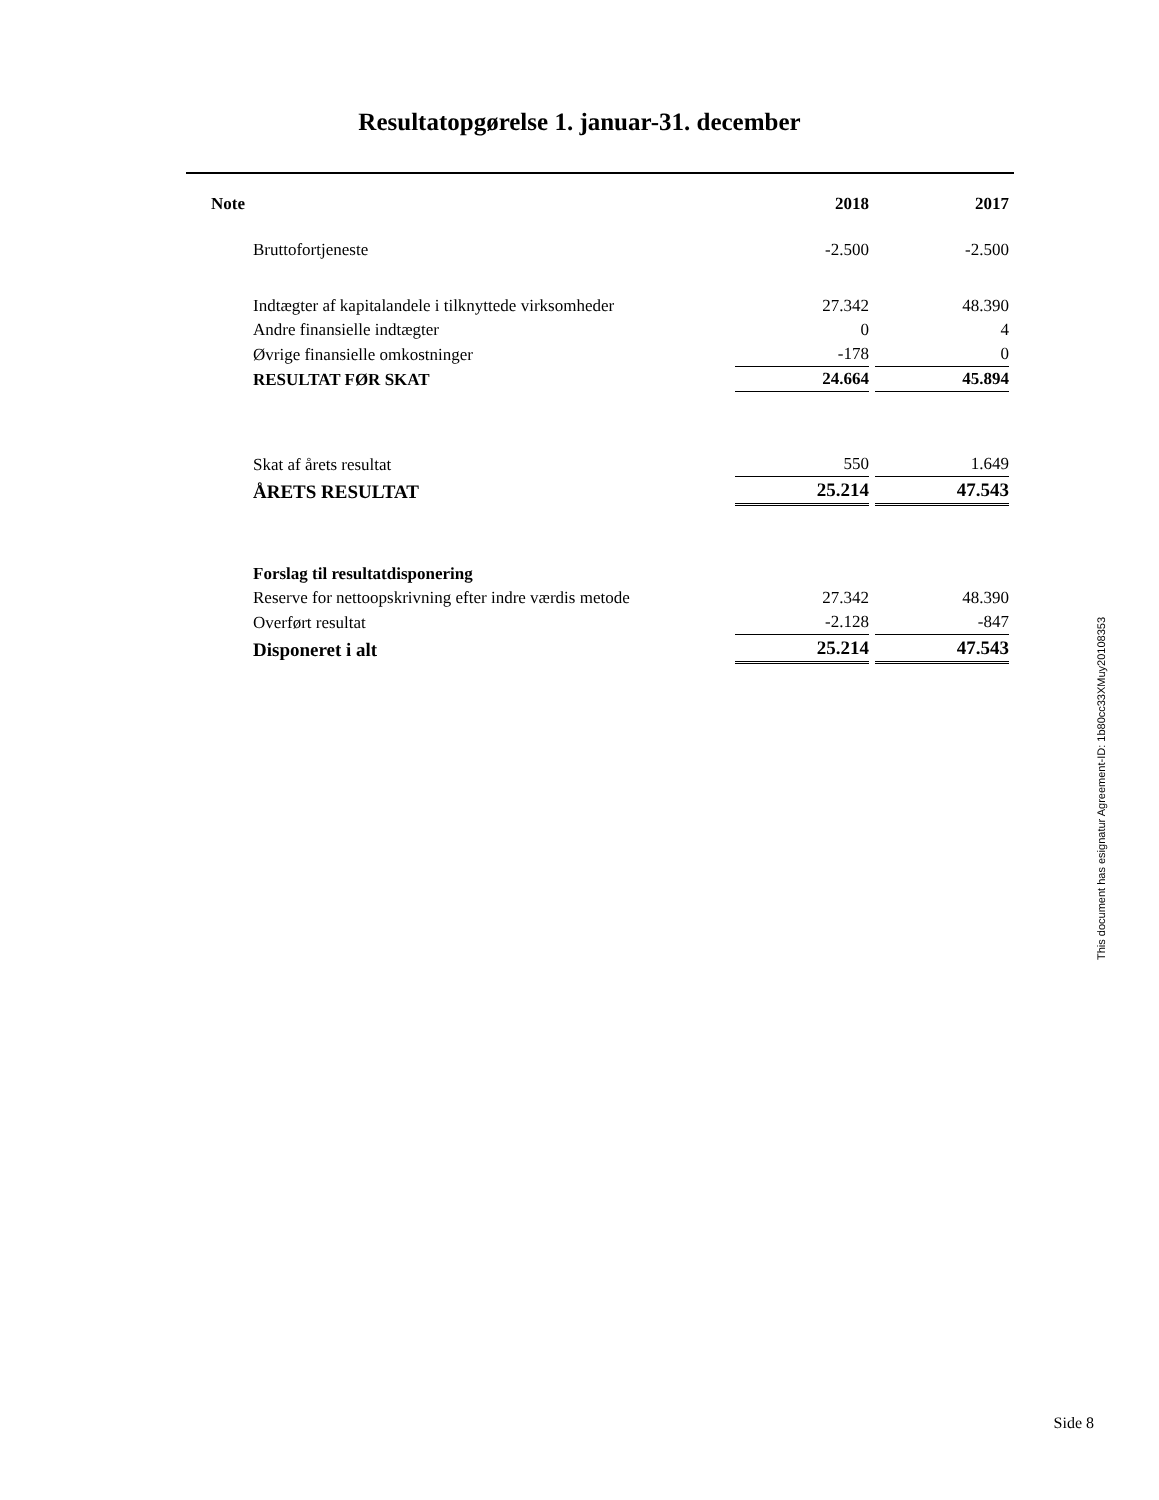Resultatopgørelse 1. januar-31. december
| Note | 2018 | 2017 |
| --- | --- | --- |
| Bruttofortjeneste | -2.500 | -2.500 |
| Indtægter af kapitalandele i tilknyttede virksomheder | 27.342 | 48.390 |
| Andre finansielle indtægter | 0 | 4 |
| Øvrige finansielle omkostninger | -178 | 0 |
| RESULTAT FØR SKAT | 24.664 | 45.894 |
| Skat af årets resultat | 550 | 1.649 |
| ÅRETS RESULTAT | 25.214 | 47.543 |
| Forslag til resultatdisponering | | |
| Reserve for nettoopskrivning efter indre værdis metode | 27.342 | 48.390 |
| Overført resultat | -2.128 | -847 |
| Disponeret i alt | 25.214 | 47.543 |
This document has esignatur Agreement-ID: 1b80cc33XMuy20108353
Side 8